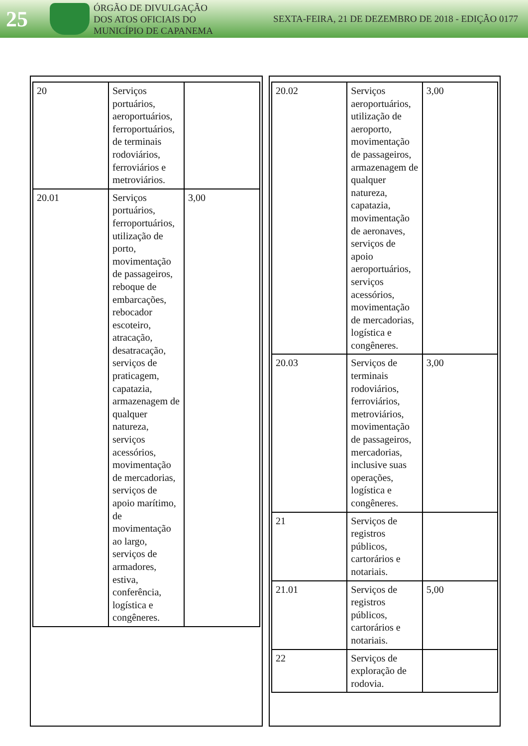25
ÓRGÃO DE DIVULGAÇÃO
DOS ATOS OFICIAIS DO
MUNICÍPIO DE CAPANEMA
SEXTA-FEIRA, 21 DE DEZEMBRO DE 2018 - EDIÇÃO 0177
| 20 | Serviços portuários, aeroportuários, ferroportuários, de terminais rodoviários, ferroviários e metroviários. | |
| 20.01 | Serviços portuários, ferroportuários, utilização de porto, movimentação de passageiros, reboque de embarcações, rebocador escoteiro, atracação, desatracação, serviços de praticagem, capatazia, armazenagem de qualquer natureza, serviços acessórios, movimentação de mercadorias, serviços de apoio marítimo, de movimentação ao largo, serviços de armadores, estiva, conferência, logística e congêneres. | 3,00 |
| 20.02 | Serviços aeroportuários, utilização de aeroporto, movimentação de passageiros, armazenagem de qualquer natureza, capatazia, movimentação de aeronaves, serviços de apoio aeroportuários, serviços acessórios, movimentação de mercadorias, logística e congêneres. | 3,00 |
| 20.03 | Serviços de terminais rodoviários, ferroviários, metroviários, movimentação de passageiros, mercadorias, inclusive suas operações, logística e congêneres. | 3,00 |
| 21 | Serviços de registros públicos, cartorários e notariais. | |
| 21.01 | Serviços de registros públicos, cartorários e notariais. | 5,00 |
| 22 | Serviços de exploração de rodovia. | |